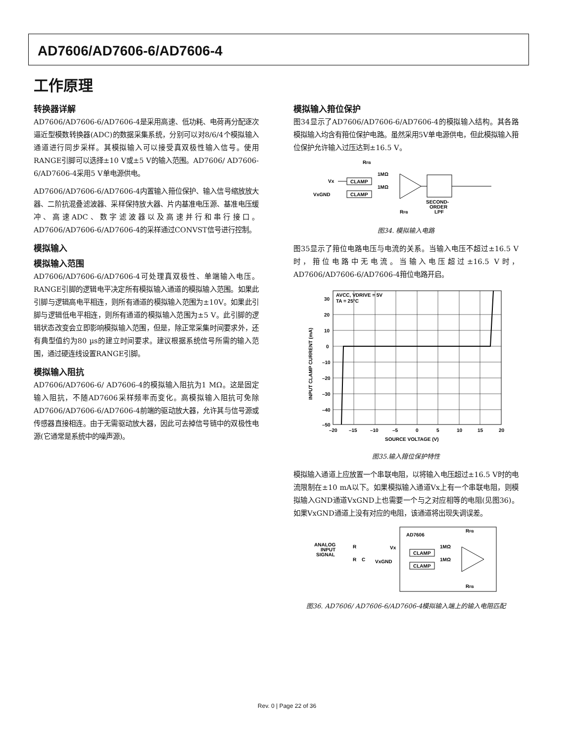AD7606/AD7606-6/AD7606-4
工作原理
转换器详解
AD7606/AD7606-6/AD7606-4是采用高速、低功耗、电荷再分配逐次逼近型模数转换器(ADC)的数据采集系统，分别可以对8/6/4个模拟输入通道进行同步采样。其模拟输入可以接受真双极性输入信号。使用RANGE引脚可以选择±10 V或±5 V的输入范围。AD7606/ AD7606-6/AD7606-4采用5 V单电源供电。
AD7606/AD7606-6/AD7606-4内置输入箝位保护、输入信号缩放放大器、二阶抗混叠滤波器、采样保持放大器、片内基准电压源、基准电压缓冲、高速ADC、数字滤波器以及高速并行和串行接口。AD7606/AD7606-6/AD7606-4的采样通过CONVST信号进行控制。
模拟输入
模拟输入范围
AD7606/AD7606-6/AD7606-4可处理真双极性、单端输入电压。RANGE引脚的逻辑电平决定所有模拟输入通道的模拟输入范围。如果此引脚与逻辑高电平相连，则所有通道的模拟输入范围为±10V。如果此引脚与逻辑低电平相连，则所有通道的模拟输入范围为±5 V。此引脚的逻辑状态改变会立即影响模拟输入范围，但是，除正常采集时间要求外，还有典型值约为80 µs的建立时间要求。建议根据系统信号所需的输入范围，通过硬连线设置RANGE引脚。
模拟输入阻抗
AD7606/AD7606-6/ AD7606-4的模拟输入阻抗为1 MΩ。这是固定输入阻抗，不随AD7606采样频率而变化。高模拟输入阻抗可免除AD7606/AD7606-6/AD7606-4前端的驱动放大器，允许其与信号源或传感器直接相连。由于无需驱动放大器，因此可去掉信号链中的双极性电源(它通常是系统中的噪声源)。
模拟输入箝位保护
图34显示了AD7606/AD7606-6/AD7606-4的模拟输入结构。其各路模拟输入均含有箝位保护电路。虽然采用5V单电源供电，但此模拟输入箝位保护允许输入过压达到±16.5 V。
RFB
Vx
VxGND
CLAMP
CLAMP
1MΩ
1MΩ
SECOND-
ORDER
LPF
RFB
图34. 模拟输入电路
图35显示了箝位电路电压与电流的关系。当输入电压不超过±16.5 V时，箝位电路中无电流。当输入电压超过±16.5 V时，AD7606/AD7606-6/AD7606-4箝位电路开启。
AVCC, VDRIVE = 5V
TA = 25°C
30
20
10
0
–10
–20
–30
–40
–50
–20
–15
–10
–5
0
5
10
15
20
SOURCE VOLTAGE (V)
INPUT CLAMP CURRENT (mA)
图35.输入箝位保护特性
模拟输入通道上应放置一个串联电阻，以将输入电压超过±16.5 V时的电流限制在±10 mA以下。如果模拟输入通道Vx上有一个串联电阻，则模拟输入GND通道VxGND上也需要一个与之对应相等的电阻(见图36)。如果VxGND通道上没有对应的电阻，该通道将出现失调误差。
AD7606
RFB
ANALOG
INPUT
SIGNAL
R
R
C
Vx
VxGND
CLAMP
CLAMP
1MΩ
1MΩ
RFB
图36. AD7606/ AD7606-6/AD7606-4模拟输入端上的输入电阻匹配
Rev. 0 | Page 22 of 36